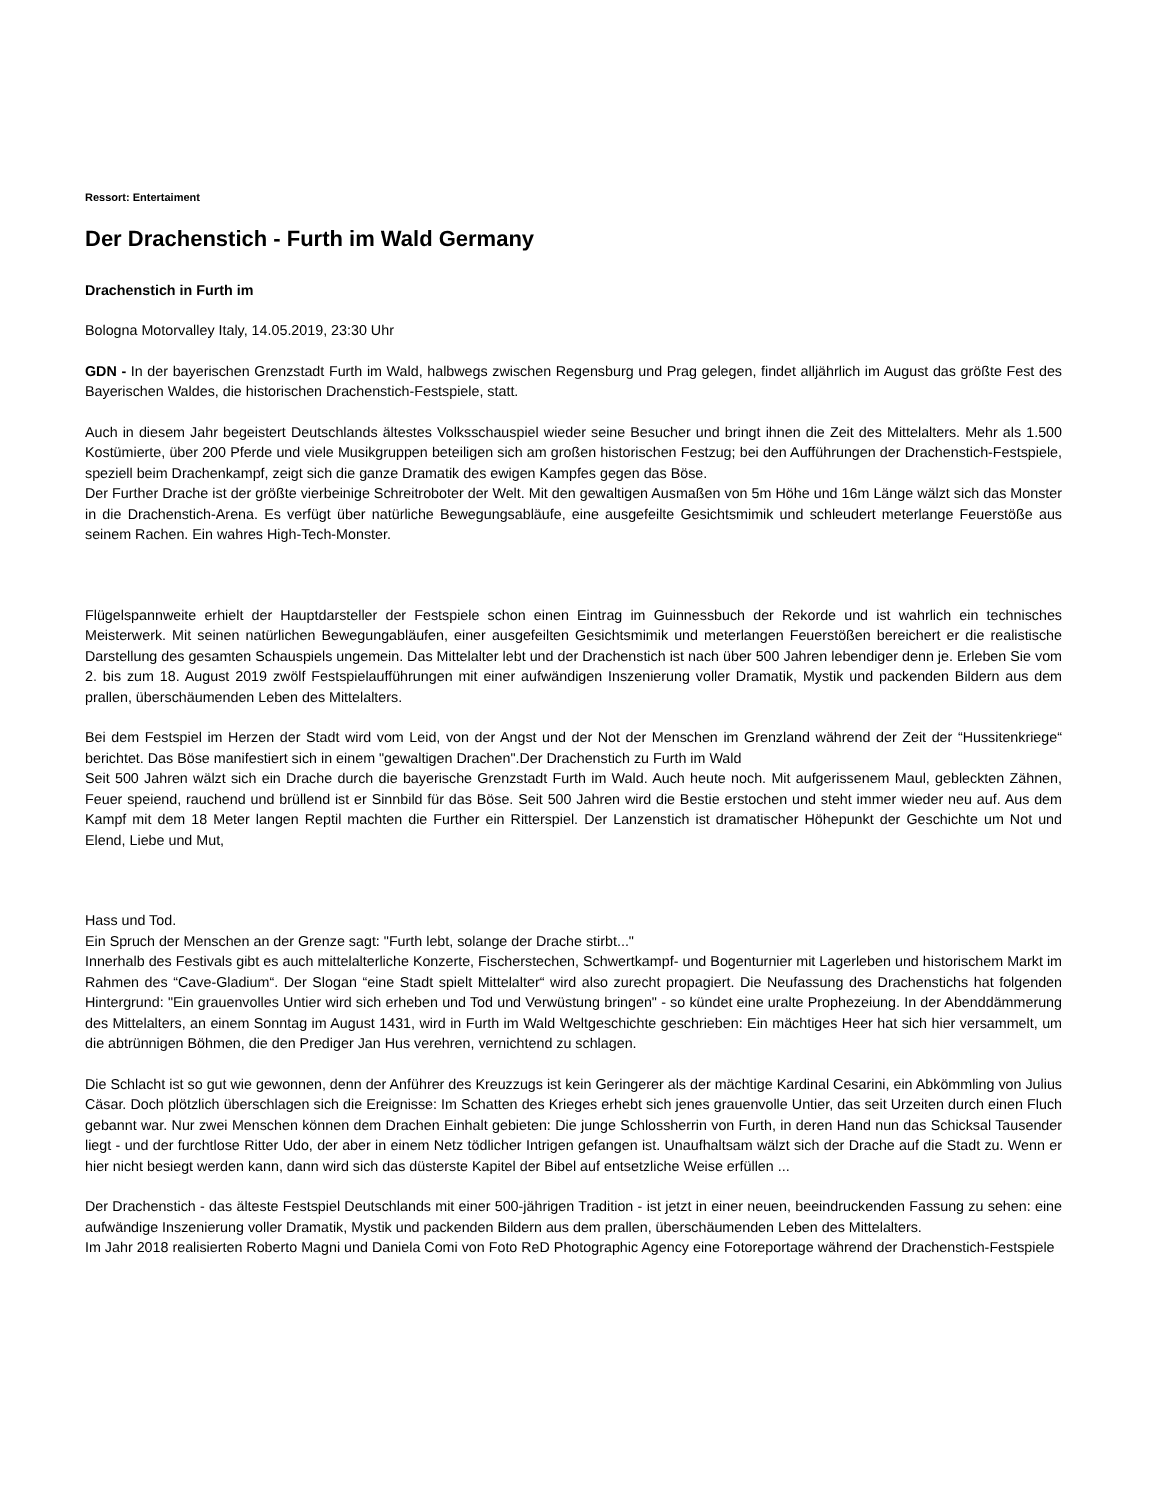Ressort: Entertaiment
Der Drachenstich - Furth im Wald Germany
Drachenstich in Furth im
Bologna Motorvalley Italy, 14.05.2019, 23:30 Uhr
GDN - In der bayerischen Grenzstadt Furth im Wald, halbwegs zwischen Regensburg und Prag gelegen, findet alljährlich im August das größte Fest des Bayerischen Waldes, die historischen Drachenstich-Festspiele, statt.
Auch in diesem Jahr begeistert Deutschlands ältestes Volksschauspiel wieder seine Besucher und bringt ihnen die Zeit des Mittelalters. Mehr als 1.500 Kostümierte, über 200 Pferde und viele Musikgruppen beteiligen sich am großen historischen Festzug; bei den Aufführungen der Drachenstich-Festspiele, speziell beim Drachenkampf, zeigt sich die ganze Dramatik des ewigen Kampfes gegen das Böse.
Der Further Drache ist der größte vierbeinige Schreitroboter der Welt. Mit den gewaltigen Ausmaßen von 5m Höhe und 16m Länge wälzt sich das Monster in die Drachenstich-Arena. Es verfügt über natürliche Bewegungsabläufe, eine ausgefeilte Gesichtsmimik und schleudert meterlange Feuerstöße aus seinem Rachen. Ein wahres High-Tech-Monster.
Flügelspannweite erhielt der Hauptdarsteller der Festspiele schon einen Eintrag im Guinnessbuch der Rekorde und ist wahrlich ein technisches Meisterwerk. Mit seinen natürlichen Bewegungabläufen, einer ausgefeilten Gesichtsmimik und meterlangen Feuerstößen bereichert er die realistische Darstellung des gesamten Schauspiels ungemein. Das Mittelalter lebt und der Drachenstich ist nach über 500 Jahren lebendiger denn je. Erleben Sie vom 2. bis zum 18. August 2019 zwölf Festspielaufführungen mit einer aufwändigen Inszenierung voller Dramatik, Mystik und packenden Bildern aus dem prallen, überschäumenden Leben des Mittelalters.
Bei dem Festspiel im Herzen der Stadt wird vom Leid, von der Angst und der Not der Menschen im Grenzland während der Zeit der “Hussitenkriege“ berichtet. Das Böse manifestiert sich in einem "gewaltigen Drachen".Der Drachenstich zu Furth im Wald
Seit 500 Jahren wälzt sich ein Drache durch die bayerische Grenzstadt Furth im Wald. Auch heute noch. Mit aufgerissenem Maul, gebleckten Zähnen, Feuer speiend, rauchend und brüllend ist er Sinnbild für das Böse. Seit 500 Jahren wird die Bestie erstochen und steht immer wieder neu auf. Aus dem Kampf mit dem 18 Meter langen Reptil machten die Further ein Ritterspiel. Der Lanzenstich ist dramatischer Höhepunkt der Geschichte um Not und Elend, Liebe und Mut,
Hass und Tod.
Ein Spruch der Menschen an der Grenze sagt: "Furth lebt, solange der Drache stirbt..."
Innerhalb des Festivals gibt es auch mittelalterliche Konzerte, Fischerstechen, Schwertkampf- und Bogenturnier mit Lagerleben und historischem Markt im Rahmen des “Cave-Gladium“. Der Slogan “eine Stadt spielt Mittelalter“ wird also zurecht propagiert. Die Neufassung des Drachenstichs hat folgenden Hintergrund: "Ein grauenvolles Untier wird sich erheben und Tod und Verwüstung bringen" - so kündet eine uralte Prophezeiung. In der Abenddämmerung des Mittelalters, an einem Sonntag im August 1431, wird in Furth im Wald Weltgeschichte geschrieben: Ein mächtiges Heer hat sich hier versammelt, um die abtrünnigen Böhmen, die den Prediger Jan Hus verehren, vernichtend zu schlagen.
Die Schlacht ist so gut wie gewonnen, denn der Anführer des Kreuzzugs ist kein Geringerer als der mächtige Kardinal Cesarini, ein Abkömmling von Julius Cäsar. Doch plötzlich überschlagen sich die Ereignisse: Im Schatten des Krieges erhebt sich jenes grauenvolle Untier, das seit Urzeiten durch einen Fluch gebannt war. Nur zwei Menschen können dem Drachen Einhalt gebieten: Die junge Schlossherrin von Furth, in deren Hand nun das Schicksal Tausender liegt - und der furchtlose Ritter Udo, der aber in einem Netz tödlicher Intrigen gefangen ist. Unaufhaltsam wälzt sich der Drache auf die Stadt zu. Wenn er hier nicht besiegt werden kann, dann wird sich das düsterste Kapitel der Bibel auf entsetzliche Weise erfüllen ...
Der Drachenstich - das älteste Festspiel Deutschlands mit einer 500-jährigen Tradition - ist jetzt in einer neuen, beeindruckenden Fassung zu sehen: eine aufwändige Inszenierung voller Dramatik, Mystik und packenden Bildern aus dem prallen, überschäumenden Leben des Mittelalters.
Im Jahr 2018 realisierten Roberto Magni und Daniela Comi von Foto ReD Photographic Agency eine Fotoreportage während der Drachenstich-Festspiele